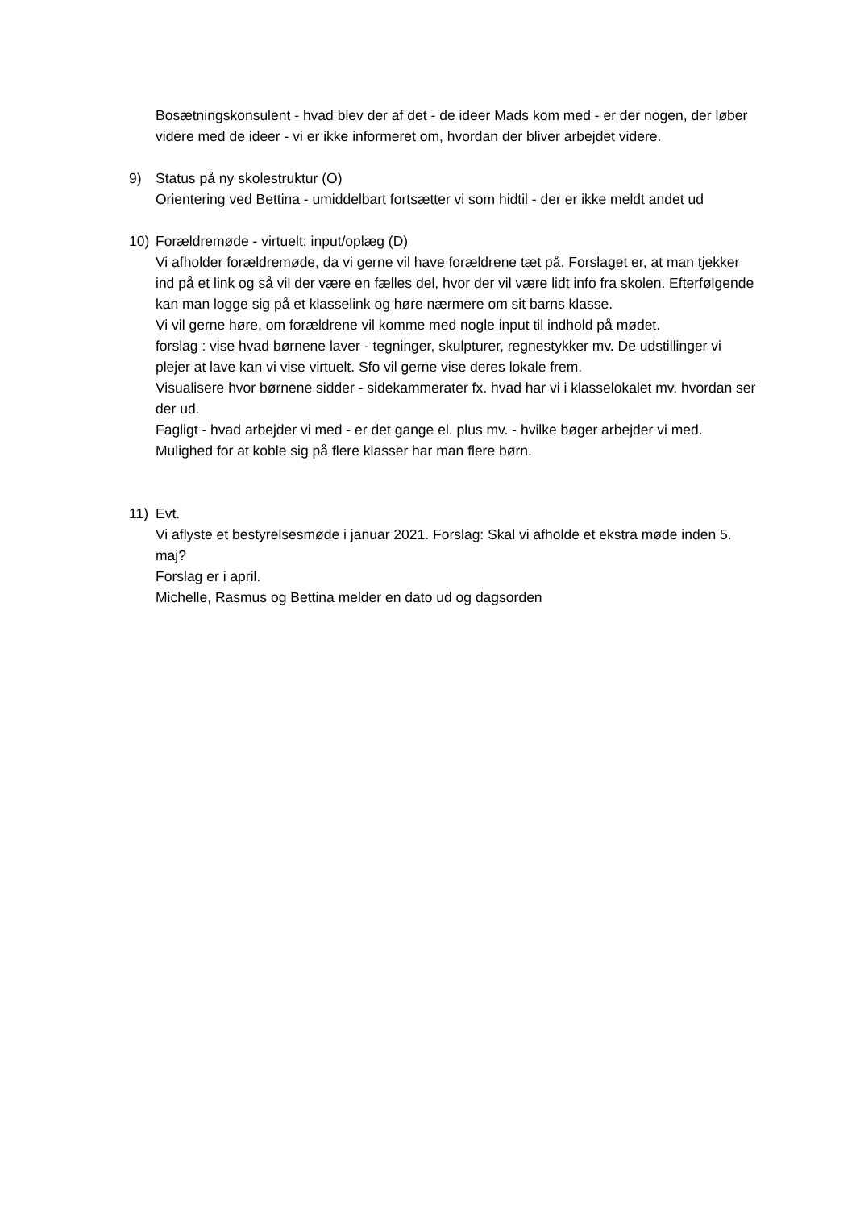Bosætningskonsulent - hvad blev der af det - de ideer Mads kom med - er der nogen, der løber videre med de ideer - vi er ikke informeret om, hvordan der bliver arbejdet videre.
9) Status på ny skolestruktur (O)
Orientering ved Bettina - umiddelbart fortsætter vi som hidtil - der er ikke meldt andet ud
10) Forældremøde - virtuelt: input/oplæg (D)
Vi afholder forældremøde, da vi gerne vil have forældrene tæt på. Forslaget er, at man tjekker ind på et link og så vil der være en fælles del, hvor der vil være lidt info fra skolen. Efterfølgende kan man logge sig på et klasselink og høre nærmere om sit barns klasse.
Vi vil gerne høre, om forældrene vil komme med nogle input til indhold på mødet.
forslag : vise hvad børnene laver - tegninger, skulpturer, regnestykker mv. De udstillinger vi plejer at lave kan vi vise virtuelt. Sfo vil gerne vise deres lokale frem.
Visualisere hvor børnene sidder - sidekammerater fx. hvad har vi i klasselokalet mv. hvordan ser der ud.
Fagligt - hvad arbejder vi med - er det gange el. plus mv. - hvilke bøger arbejder vi med.
Mulighed for at koble sig på flere klasser har man flere børn.
11) Evt.
Vi aflyste et bestyrelsesmøde i januar 2021. Forslag: Skal vi afholde et ekstra møde inden 5. maj?
Forslag er i april.
Michelle, Rasmus og Bettina melder en dato ud og dagsorden